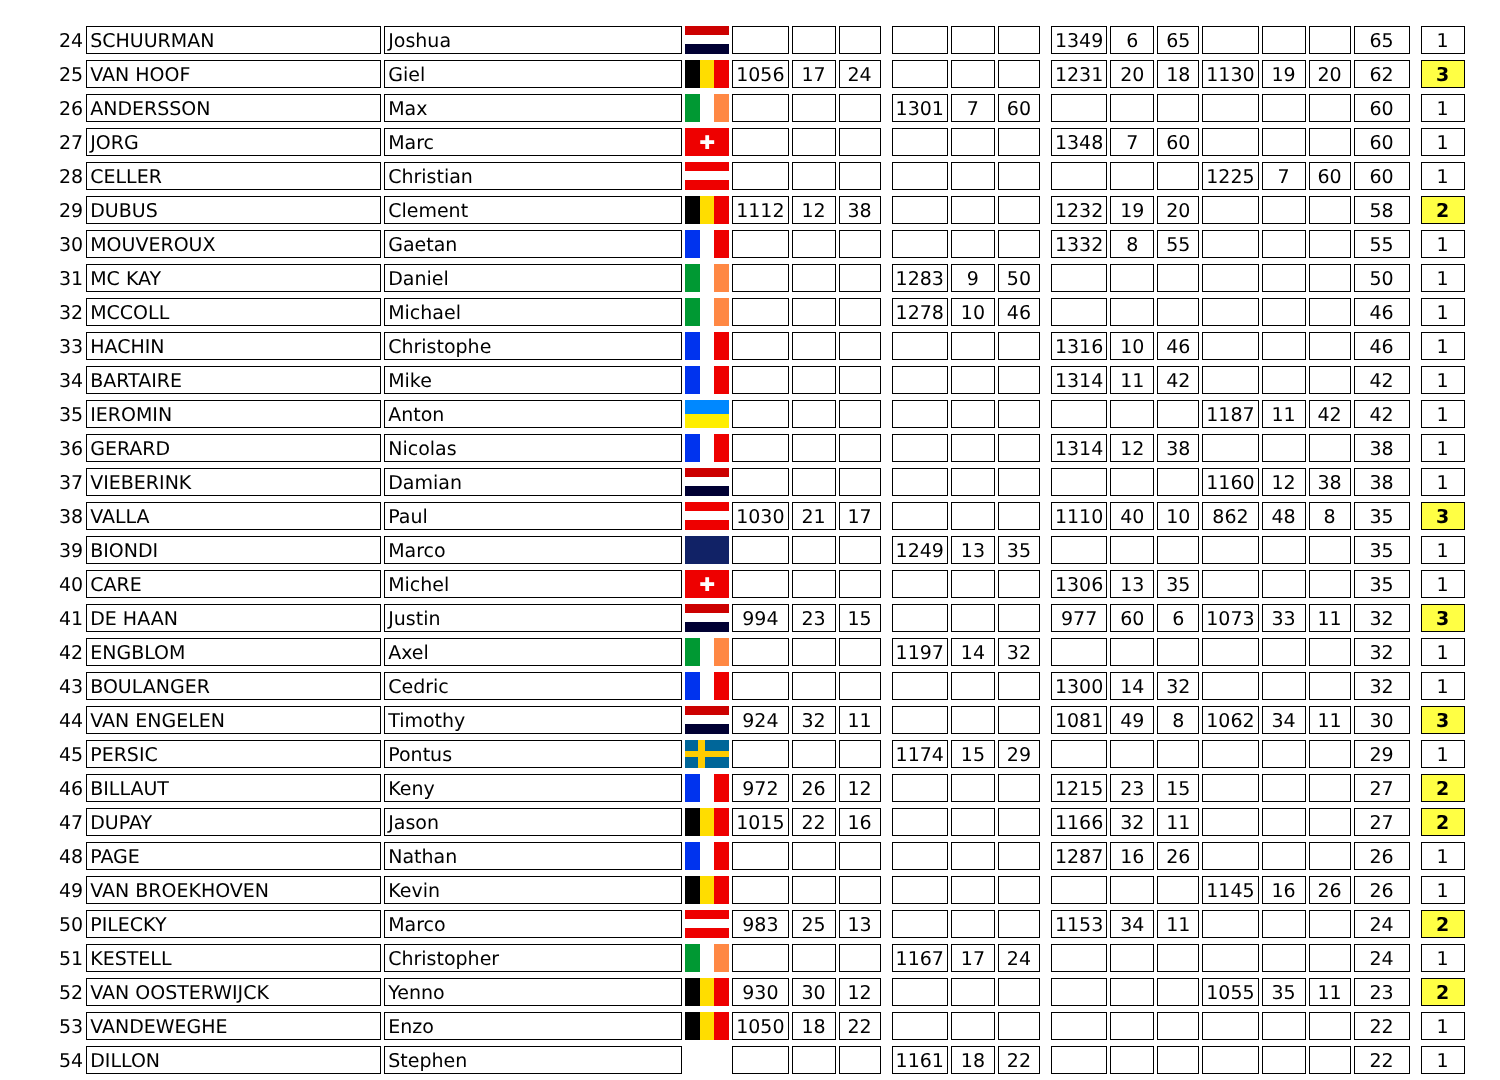| 24 | SCHUURMAN | Joshua | | | | | | | | | | 1349 | 6 | 65 | | | | 65 | | 1 |
| 25 | VAN HOOF | Giel | | 1056 | 17 | 24 | | | | | | 1231 | 20 | 18 | 1130 | 19 | 20 | 62 | | 3 |
| 26 | ANDERSSON | Max | | | | | | 1301 | 7 | 60 | | | | | | | | 60 | | 1 |
| 27 | JORG | Marc | ✚ | | | | | | | | | 1348 | 7 | 60 | | | | 60 | | 1 |
| 28 | CELLER | Christian | | | | | | | | | | | | | 1225 | 7 | 60 | 60 | | 1 |
| 29 | DUBUS | Clement | | 1112 | 12 | 38 | | | | | | 1232 | 19 | 20 | | | | 58 | | 2 |
| 30 | MOUVEROUX | Gaetan | | | | | | | | | | 1332 | 8 | 55 | | | | 55 | | 1 |
| 31 | MC KAY | Daniel | | | | | | 1283 | 9 | 50 | | | | | | | | 50 | | 1 |
| 32 | MCCOLL | Michael | | | | | | 1278 | 10 | 46 | | | | | | | | 46 | | 1 |
| 33 | HACHIN | Christophe | | | | | | | | | | 1316 | 10 | 46 | | | | 46 | | 1 |
| 34 | BARTAIRE | Mike | | | | | | | | | | 1314 | 11 | 42 | | | | 42 | | 1 |
| 35 | IEROMIN | Anton | | | | | | | | | | | | | 1187 | 11 | 42 | 42 | | 1 |
| 36 | GERARD | Nicolas | | | | | | | | | | 1314 | 12 | 38 | | | | 38 | | 1 |
| 37 | VIEBERINK | Damian | | | | | | | | | | | | | 1160 | 12 | 38 | 38 | | 1 |
| 38 | VALLA | Paul | | 1030 | 21 | 17 | | | | | | 1110 | 40 | 10 | 862 | 48 | 8 | 35 | | 3 |
| 39 | BIONDI | Marco | | | | | | 1249 | 13 | 35 | | | | | | | | 35 | | 1 |
| 40 | CARE | Michel | ✚ | | | | | | | | | 1306 | 13 | 35 | | | | 35 | | 1 |
| 41 | DE HAAN | Justin | | 994 | 23 | 15 | | | | | | 977 | 60 | 6 | 1073 | 33 | 11 | 32 | | 3 |
| 42 | ENGBLOM | Axel | | | | | | 1197 | 14 | 32 | | | | | | | | 32 | | 1 |
| 43 | BOULANGER | Cedric | | | | | | | | | | 1300 | 14 | 32 | | | | 32 | | 1 |
| 44 | VAN ENGELEN | Timothy | | 924 | 32 | 11 | | | | | | 1081 | 49 | 8 | 1062 | 34 | 11 | 30 | | 3 |
| 45 | PERSIC | Pontus | | | | | | 1174 | 15 | 29 | | | | | | | | 29 | | 1 |
| 46 | BILLAUT | Keny | | 972 | 26 | 12 | | | | | | 1215 | 23 | 15 | | | | 27 | | 2 |
| 47 | DUPAY | Jason | | 1015 | 22 | 16 | | | | | | 1166 | 32 | 11 | | | | 27 | | 2 |
| 48 | PAGE | Nathan | | | | | | | | | | 1287 | 16 | 26 | | | | 26 | | 1 |
| 49 | VAN BROEKHOVEN | Kevin | | | | | | | | | | | | | 1145 | 16 | 26 | 26 | | 1 |
| 50 | PILECKY | Marco | | 983 | 25 | 13 | | | | | | 1153 | 34 | 11 | | | | 24 | | 2 |
| 51 | KESTELL | Christopher | | | | | | 1167 | 17 | 24 | | | | | | | | 24 | | 1 |
| 52 | VAN OOSTERWIJCK | Yenno | | 930 | 30 | 12 | | | | | | | | | 1055 | 35 | 11 | 23 | | 2 |
| 53 | VANDEWEGHE | Enzo | | 1050 | 18 | 22 | | | | | | | | | | | | 22 | | 1 |
| 54 | DILLON | Stephen | | | | | | 1161 | 18 | 22 | | | | | | | | 22 | | 1 |